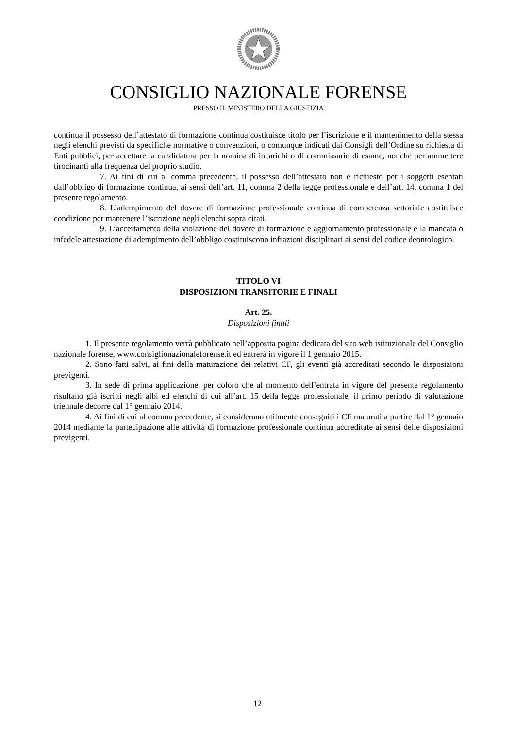CONSIGLIO NAZIONALE FORENSE
PRESSO IL MINISTERO DELLA GIUSTIZIA
continua il possesso dell’attestato di formazione continua costituisce titolo per l’iscrizione e il mantenimento della stessa negli elenchi previsti da specifiche normative o convenzioni, o comunque indicati dai Consigli dell’Ordine su richiesta di Enti pubblici, per accettare la candidatura per la nomina di incarichi o di commissario di esame, nonché per ammettere tirocinanti alla frequenza del proprio studio.
7. Ai fini di cui al comma precedente, il possesso dell’attestato non è richiesto per i soggetti esentati dall’obbligo di formazione continua, ai sensi dell’art. 11, comma 2 della legge professionale e dell’art. 14, comma 1 del presente regolamento.
8. L’adempimento del dovere di formazione professionale continua di competenza settoriale costituisce condizione per mantenere l’iscrizione negli elenchi sopra citati.
9. L’accertamento della violazione del dovere di formazione e aggiornamento professionale e la mancata o infedele attestazione di adempimento dell’obbligo costituiscono infrazioni disciplinari ai sensi del codice deontologico.
TITOLO VI
DISPOSIZIONI TRANSITORIE E FINALI
Art. 25.
Disposizioni finali
1. Il presente regolamento verrà pubblicato nell’apposita pagina dedicata del sito web istituzionale del Consiglio nazionale forense, www.consiglionazionaleforense.it ed entrerà in vigore il 1 gennaio 2015.
2. Sono fatti salvi, ai fini della maturazione dei relativi CF, gli eventi già accreditati secondo le disposizioni previgenti.
3. In sede di prima applicazione, per coloro che al momento dell’entrata in vigore del presente regolamento risultano già iscritti negli albi ed elenchi di cui all’art. 15 della legge professionale, il primo periodo di valutazione triennale decorre dal 1° gennaio 2014.
4. Ai fini di cui al comma precedente, si considerano utilmente conseguiti i CF maturati a partire dal 1° gennaio 2014 mediante la partecipazione alle attività di formazione professionale continua accreditate ai sensi delle disposizioni previgenti.
12